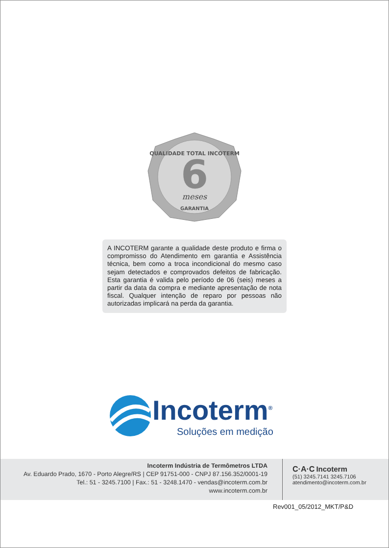QUALIDADE TOTAL INCOTERM
6
meses
GARANTIA
A INCOTERM garante a qualidade deste produto e firma o compromisso do Atendimento em garantia e Assistência técnica, bem como a troca incondicional do mesmo caso sejam detectados e comprovados defeitos de fabricação. Esta garantia é valida pelo período de 06 (seis) meses a partir da data da compra e mediante apresentação de nota fiscal. Qualquer intenção de reparo por pessoas não autorizadas implicará na perda da garantia.
Incoterm<sup>®</sup>
Soluções em medição
Incoterm Indústria de Termômetros LTDA
Av. Eduardo Prado, 1670 - Porto Alegre/RS | CEP 91751-000 - CNPJ 87.156.352/0001-19
Tel.: 51 - 3245.7100 | Fax.: 51 - 3248.1470 - vendas@incoterm.com.br
www.incoterm.com.br
C·A·C Incoterm
(51) 3245.7141 3245.7106
atendimento@incoterm.com.br
Rev001_05/2012_MKT/P&D